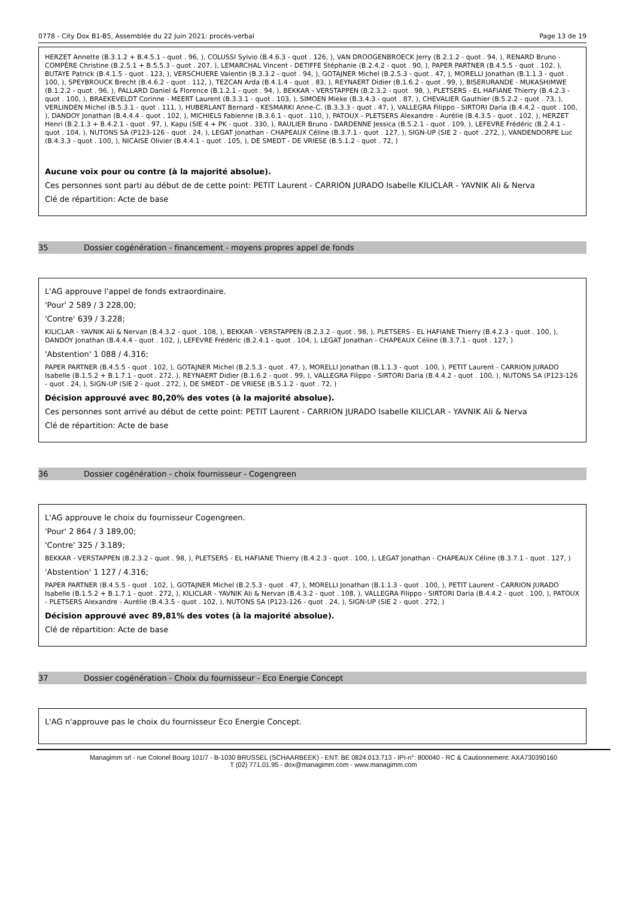0778 - City Dox B1-B5, Assemblée du 22 Juin 2021: procès-verbal Page 13 de 19
HERZET Annette (B.3.1.2 + B.4.5.1 - quot . 96, ), COLUSSI Sylvio (B.4.6.3 - quot . 126, ), VAN DROOGENBROECK Jerry (B.2.1.2 - quot . 94, ), RENARD Bruno - COMPÈRE Christine (B.2.5.1 + B.5.5.3 - quot . 207, ), LEMARCHAL Vincent - DETIFFE Stéphanie (B.2.4.2 - quot . 90, ), PAPER PARTNER (B.4.5.5 - quot . 102, ), BUTAYE Patrick (B.4.1.5 - quot . 123, ), VERSCHUERE Valentin (B.3.3.2 - quot . 94, ), GOTAJNER Michel (B.2.5.3 - quot . 47, ), MORELLI Jonathan (B.1.1.3 - quot . 100, ), SPEYBROUCK Brecht (B.4.6.2 - quot . 112, ), TEZCAN Arda (B.4.1.4 - quot . 83, ), REYNAERT Didier (B.1.6.2 - quot . 99, ), BISERURANDE - MUKASHIMWE (B.1.2.2 - quot . 96, ), PALLARD Daniel & Florence (B.1.2.1 - quot . 94, ), BEKKAR - VERSTAPPEN (B.2.3.2 - quot . 98, ), PLETSERS - EL HAFIANE Thierry (B.4.2.3 - quot . 100, ), BRAEKEVELDT Corinne - MEERT Laurent (B.3.3.1 - quot . 103, ), SIMOEN Mieke (B.3.4.3 - quot . 87, ), CHEVALIER Gauthier (B.5.2.2 - quot . 73, ), VERLINDEN Michel (B.5.3.1 - quot . 111, ), HUBERLANT Bernard - KESMARKI Anne-C. (B.3.3.3 - quot . 47, ), VALLEGRA Filippo - SIRTORI Daria (B.4.4.2 - quot . 100, ), DANDOY Jonathan (B.4.4.4 - quot . 102, ), MICHIELS Fabienne (B.3.6.1 - quot . 110, ), PATOUX - PLETSERS Alexandre - Aurélie (B.4.3.5 - quot . 102, ), HERZET Henri (B.2.1.3 + B.4.2.1 - quot . 97, ), Kapu (SIE 4 + PK - quot . 330, ), RAULIER Bruno - DARDENNE Jessica (B.5.2.1 - quot . 109, ), LEFEVRE Frédéric (B.2.4.1 - quot . 104, ), NUTONS SA (P123-126 - quot . 24, ), LEGAT Jonathan - CHAPEAUX Céline (B.3.7.1 - quot . 127, ), SIGN-UP (SIE 2 - quot . 272, ), VANDENDORPE Luc (B.4.3.3 - quot . 100, ), NICAISE Olivier (B.4.4.1 - quot . 105, ), DE SMEDT - DE VRIESE (B.5.1.2 - quot . 72, )
Aucune voix pour ou contre (à la majorité absolue).
Ces personnes sont parti au début de de cette point: PETIT Laurent - CARRION JURADO Isabelle KILICLAR - YAVNIK Ali & Nerva
Clé de répartition: Acte de base
35 Dossier cogénération - financement - moyens propres appel de fonds
L'AG approuve l'appel de fonds extraordinaire.
'Pour' 2 589 / 3 228,00;
'Contre' 639 / 3.228;
KILICLAR - YAVNIK Ali & Nervan (B.4.3.2 - quot . 108, ), BEKKAR - VERSTAPPEN (B.2.3.2 - quot . 98, ), PLETSERS - EL HAFIANE Thierry (B.4.2.3 - quot . 100, ), DANDOY Jonathan (B.4.4.4 - quot . 102, ), LEFEVRE Frédéric (B.2.4.1 - quot . 104, ), LEGAT Jonathan - CHAPEAUX Céline (B.3.7.1 - quot . 127, )
'Abstention' 1 088 / 4.316;
PAPER PARTNER (B.4.5.5 - quot . 102, ), GOTAJNER Michel (B.2.5.3 - quot . 47, ), MORELLI Jonathan (B.1.1.3 - quot . 100, ), PETIT Laurent - CARRION JURADO Isabelle (B.1.5.2 + B.1.7.1 - quot . 272, ), REYNAERT Didier (B.1.6.2 - quot . 99, ), VALLEGRA Filippo - SIRTORI Daria (B.4.4.2 - quot . 100, ), NUTONS SA (P123-126 - quot . 24, ), SIGN-UP (SIE 2 - quot . 272, ), DE SMEDT - DE VRIESE (B.5.1.2 - quot . 72, )
Décision approuvé avec 80,20% des votes (à la majorité absolue).
Ces personnes sont arrivé au début de cette point: PETIT Laurent - CARRION JURADO Isabelle KILICLAR - YAVNIK Ali & Nerva
Clé de répartition: Acte de base
36 Dossier cogénération - choix fournisseur - Cogengreen
L'AG approuve le choix du fournisseur Cogengreen.
'Pour' 2 864 / 3 189,00;
'Contre' 325 / 3.189;
BEKKAR - VERSTAPPEN (B.2.3.2 - quot . 98, ), PLETSERS - EL HAFIANE Thierry (B.4.2.3 - quot . 100, ), LEGAT Jonathan - CHAPEAUX Céline (B.3.7.1 - quot . 127, )
'Abstention' 1 127 / 4.316;
PAPER PARTNER (B.4.5.5 - quot . 102, ), GOTAJNER Michel (B.2.5.3 - quot . 47, ), MORELLI Jonathan (B.1.1.3 - quot . 100, ), PETIT Laurent - CARRION JURADO Isabelle (B.1.5.2 + B.1.7.1 - quot . 272, ), KILICLAR - YAVNIK Ali & Nervan (B.4.3.2 - quot . 108, ), VALLEGRA Filippo - SIRTORI Daria (B.4.4.2 - quot . 100, ), PATOUX - PLETSERS Alexandre - Aurélie (B.4.3.5 - quot . 102, ), NUTONS SA (P123-126 - quot . 24, ), SIGN-UP (SIE 2 - quot . 272, )
Décision approuvé avec 89,81% des votes (à la majorité absolue).
Clé de répartition: Acte de base
37 Dossier cogénération - Choix du fournisseur - Eco Energie Concept
L'AG n'approuve pas le choix du fournisseur Eco Energie Concept.
Managimm srl - rue Colonel Bourg 101/7 - B-1030 BRUSSEL (SCHAARBEEK) - ENT: BE 0824.013.713 - IPI-n°: 800040 - RC & Cautionnement: AXA730390160
T (02) 771.01.95 - dox@managimm.com - www.managimm.com